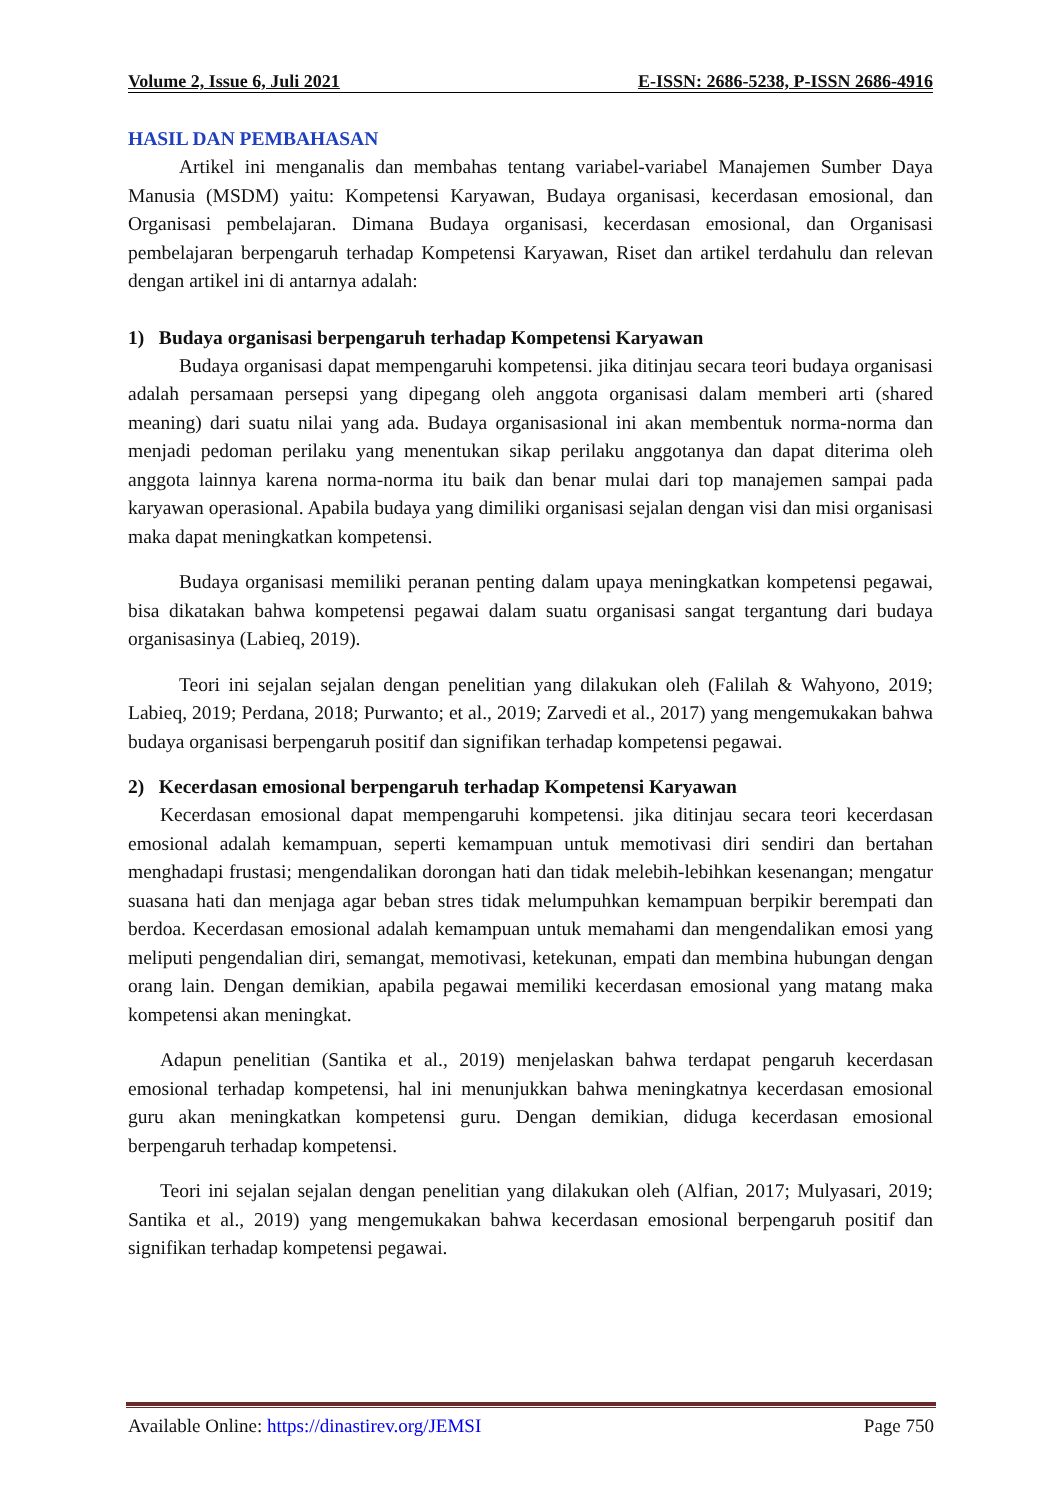Volume 2, Issue 6, Juli 2021 E-ISSN: 2686-5238, P-ISSN 2686-4916
HASIL DAN PEMBAHASAN
Artikel ini menganalis dan membahas tentang variabel-variabel Manajemen Sumber Daya Manusia (MSDM) yaitu: Kompetensi Karyawan, Budaya organisasi, kecerdasan emosional, dan Organisasi pembelajaran. Dimana Budaya organisasi, kecerdasan emosional, dan Organisasi pembelajaran berpengaruh terhadap Kompetensi Karyawan, Riset dan artikel terdahulu dan relevan dengan artikel ini di antarnya adalah:
1) Budaya organisasi berpengaruh terhadap Kompetensi Karyawan
Budaya organisasi dapat mempengaruhi kompetensi. jika ditinjau secara teori budaya organisasi adalah persamaan persepsi yang dipegang oleh anggota organisasi dalam memberi arti (shared meaning) dari suatu nilai yang ada. Budaya organisasional ini akan membentuk norma-norma dan menjadi pedoman perilaku yang menentukan sikap perilaku anggotanya dan dapat diterima oleh anggota lainnya karena norma-norma itu baik dan benar mulai dari top manajemen sampai pada karyawan operasional. Apabila budaya yang dimiliki organisasi sejalan dengan visi dan misi organisasi maka dapat meningkatkan kompetensi.
Budaya organisasi memiliki peranan penting dalam upaya meningkatkan kompetensi pegawai, bisa dikatakan bahwa kompetensi pegawai dalam suatu organisasi sangat tergantung dari budaya organisasinya (Labieq, 2019).
Teori ini sejalan sejalan dengan penelitian yang dilakukan oleh (Falilah & Wahyono, 2019; Labieq, 2019; Perdana, 2018; Purwanto; et al., 2019; Zarvedi et al., 2017) yang mengemukakan bahwa budaya organisasi berpengaruh positif dan signifikan terhadap kompetensi pegawai.
2) Kecerdasan emosional berpengaruh terhadap Kompetensi Karyawan
Kecerdasan emosional dapat mempengaruhi kompetensi. jika ditinjau secara teori kecerdasan emosional adalah kemampuan, seperti kemampuan untuk memotivasi diri sendiri dan bertahan menghadapi frustasi; mengendalikan dorongan hati dan tidak melebih-lebihkan kesenangan; mengatur suasana hati dan menjaga agar beban stres tidak melumpuhkan kemampuan berpikir berempati dan berdoa. Kecerdasan emosional adalah kemampuan untuk memahami dan mengendalikan emosi yang meliputi pengendalian diri, semangat, memotivasi, ketekunan, empati dan membina hubungan dengan orang lain. Dengan demikian, apabila pegawai memiliki kecerdasan emosional yang matang maka kompetensi akan meningkat.
Adapun penelitian (Santika et al., 2019) menjelaskan bahwa terdapat pengaruh kecerdasan emosional terhadap kompetensi, hal ini menunjukkan bahwa meningkatnya kecerdasan emosional guru akan meningkatkan kompetensi guru. Dengan demikian, diduga kecerdasan emosional berpengaruh terhadap kompetensi.
Teori ini sejalan sejalan dengan penelitian yang dilakukan oleh (Alfian, 2017; Mulyasari, 2019; Santika et al., 2019) yang mengemukakan bahwa kecerdasan emosional berpengaruh positif dan signifikan terhadap kompetensi pegawai.
Available Online: https://dinastirev.org/JEMSI Page 750